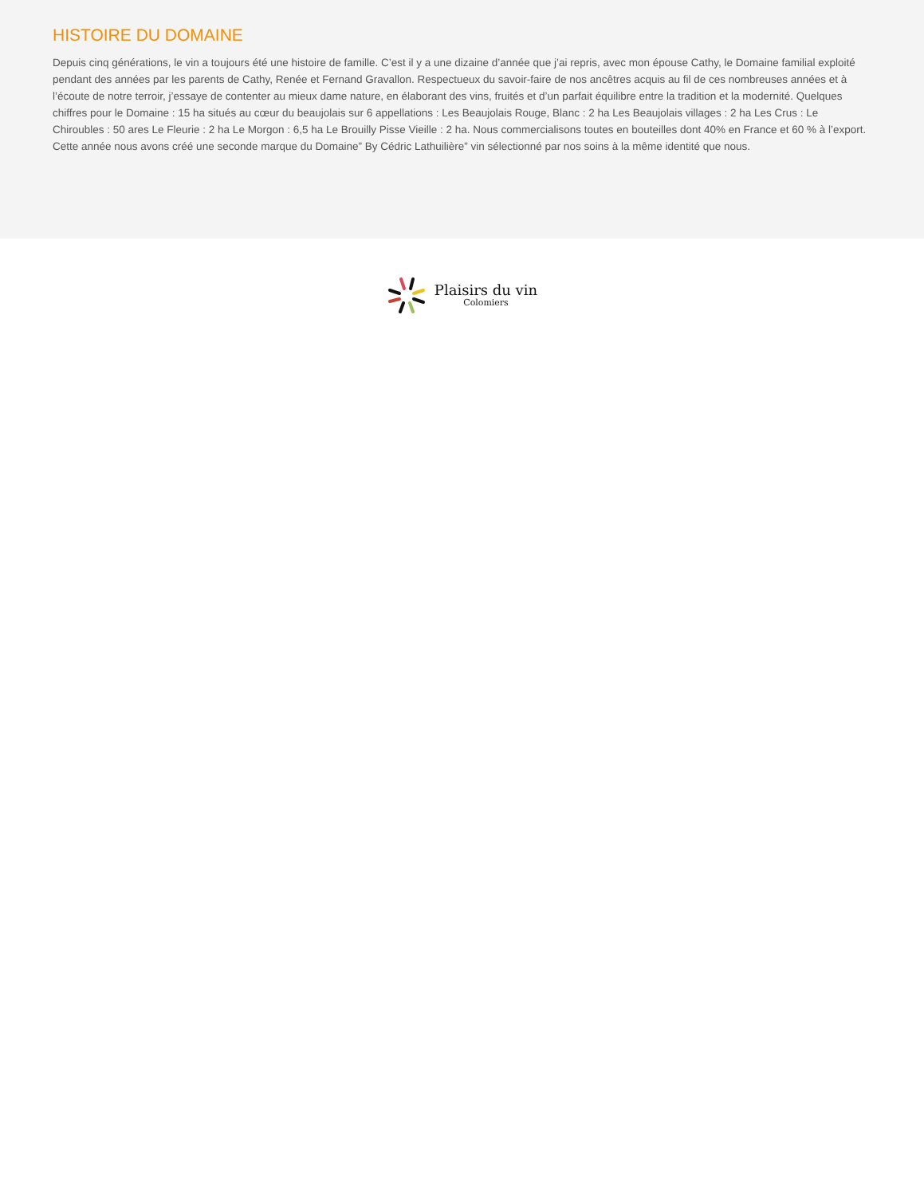HISTOIRE DU DOMAINE
Depuis cinq générations, le vin a toujours été une histoire de famille. C’est il y a une dizaine d’année que j’ai repris, avec mon épouse Cathy, le Domaine familial exploité pendant des années par les parents de Cathy, Renée et Fernand Gravallon. Respectueux du savoir-faire de nos ancêtres acquis au fil de ces nombreuses années et à l’écoute de notre terroir, j’essaye de contenter au mieux dame nature, en élaborant des vins, fruités et d’un parfait équilibre entre la tradition et la modernité. Quelques chiffres pour le Domaine : 15 ha situés au cœur du beaujolais sur 6 appellations : Les Beaujolais Rouge, Blanc : 2 ha Les Beaujolais villages : 2 ha Les Crus : Le Chiroubles : 50 ares Le Fleurie : 2 ha Le Morgon : 6,5 ha Le Brouilly Pisse Vieille : 2 ha. Nous commercialisons toutes en bouteilles dont 40% en France et 60 % à l’export. Cette année nous avons créé une seconde marque du Domaine” By Cédric Lathuilière” vin sélectionné par nos soins à la même identité que nous.
Plaisirs du vin
Colomiers